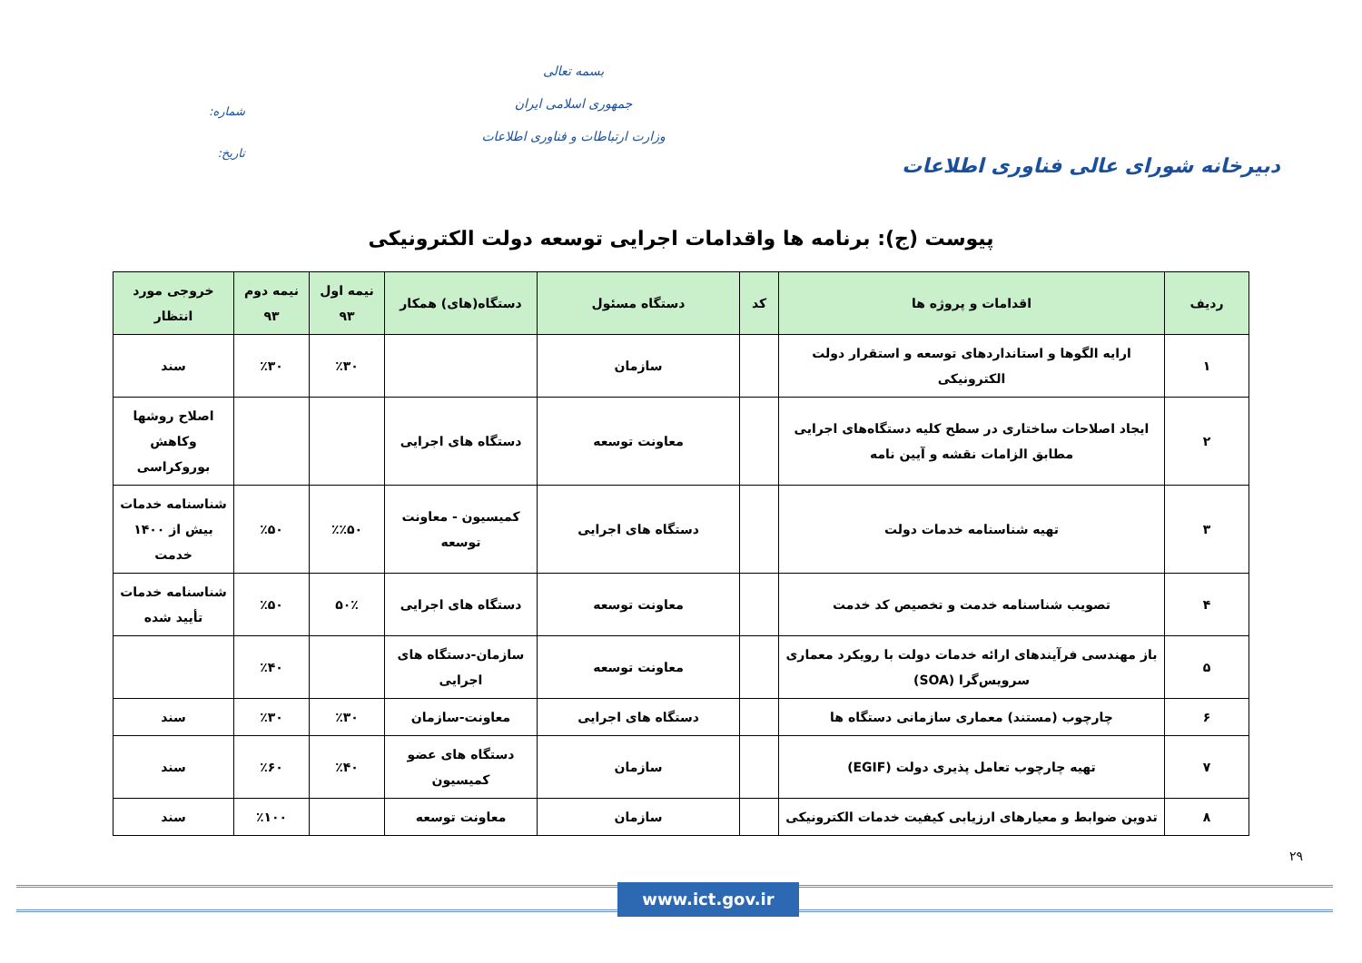دبیرخانه شورای عالی فناوری اطلاعات
بسمه تعالی
جمهوری اسلامی ایران
وزارت ارتباطات و فناوری اطلاعات
شماره:
تاریخ:
پیوست (ج): برنامه ها واقدامات اجرایی توسعه دولت الکترونیکی
| ردیف | اقدامات و پروژه ها | کد | دستگاه مسئول | دستگاه(های) همکار | نیمه اول ۹۳ | نیمه دوم ۹۳ | خروجی مورد انتظار |
| --- | --- | --- | --- | --- | --- | --- | --- |
| ۱ | ارایه الگوها و استانداردهای توسعه و استقرار دولت الکترونیکی | | سازمان | | ٪۳۰ | ٪۳۰ | سند |
| ۲ | ایجاد اصلاحات ساختاری در سطح کلیه دستگاه‌های اجرایی مطابق الزامات نقشه و آیین نامه | | معاونت توسعه | دستگاه های اجرایی | | | اصلاح روشها وکاهش بوروکراسی |
| ۳ | تهیه شناسنامه خدمات دولت | | دستگاه های اجرایی | کمیسیون - معاونت توسعه | ٪٪۵۰ | ٪۵۰ | شناسنامه خدمات بیش از ۱۴۰۰ خدمت |
| ۴ | تصویب شناسنامه خدمت و تخصیص کد خدمت | | معاونت توسعه | دستگاه های اجرایی | ۵۰٪ | ٪۵۰ | شناسنامه خدمات تأیید شده |
| ۵ | باز مهندسی فرآیندهای ارائه خدمات دولت با رویکرد معماری سرویس‌گرا (SOA) | | معاونت توسعه | سازمان-دستگاه های اجرایی | | ٪۴۰ | |
| ۶ | چارچوب (مستند) معماری سازمانی دستگاه ها | | دستگاه های اجرایی | معاونت-سازمان | ٪۳۰ | ٪۳۰ | سند |
| ۷ | تهیه چارچوب تعامل پذیری دولت (EGIF) | | سازمان | دستگاه های عضو کمیسیون | ٪۴۰ | ٪۶۰ | سند |
| ۸ | تدوین ضوابط و معیارهای ارزیابی کیفیت خدمات الکترونیکی | | سازمان | معاونت توسعه | | ٪۱۰۰ | سند |
۲۹
www.ict.gov.ir